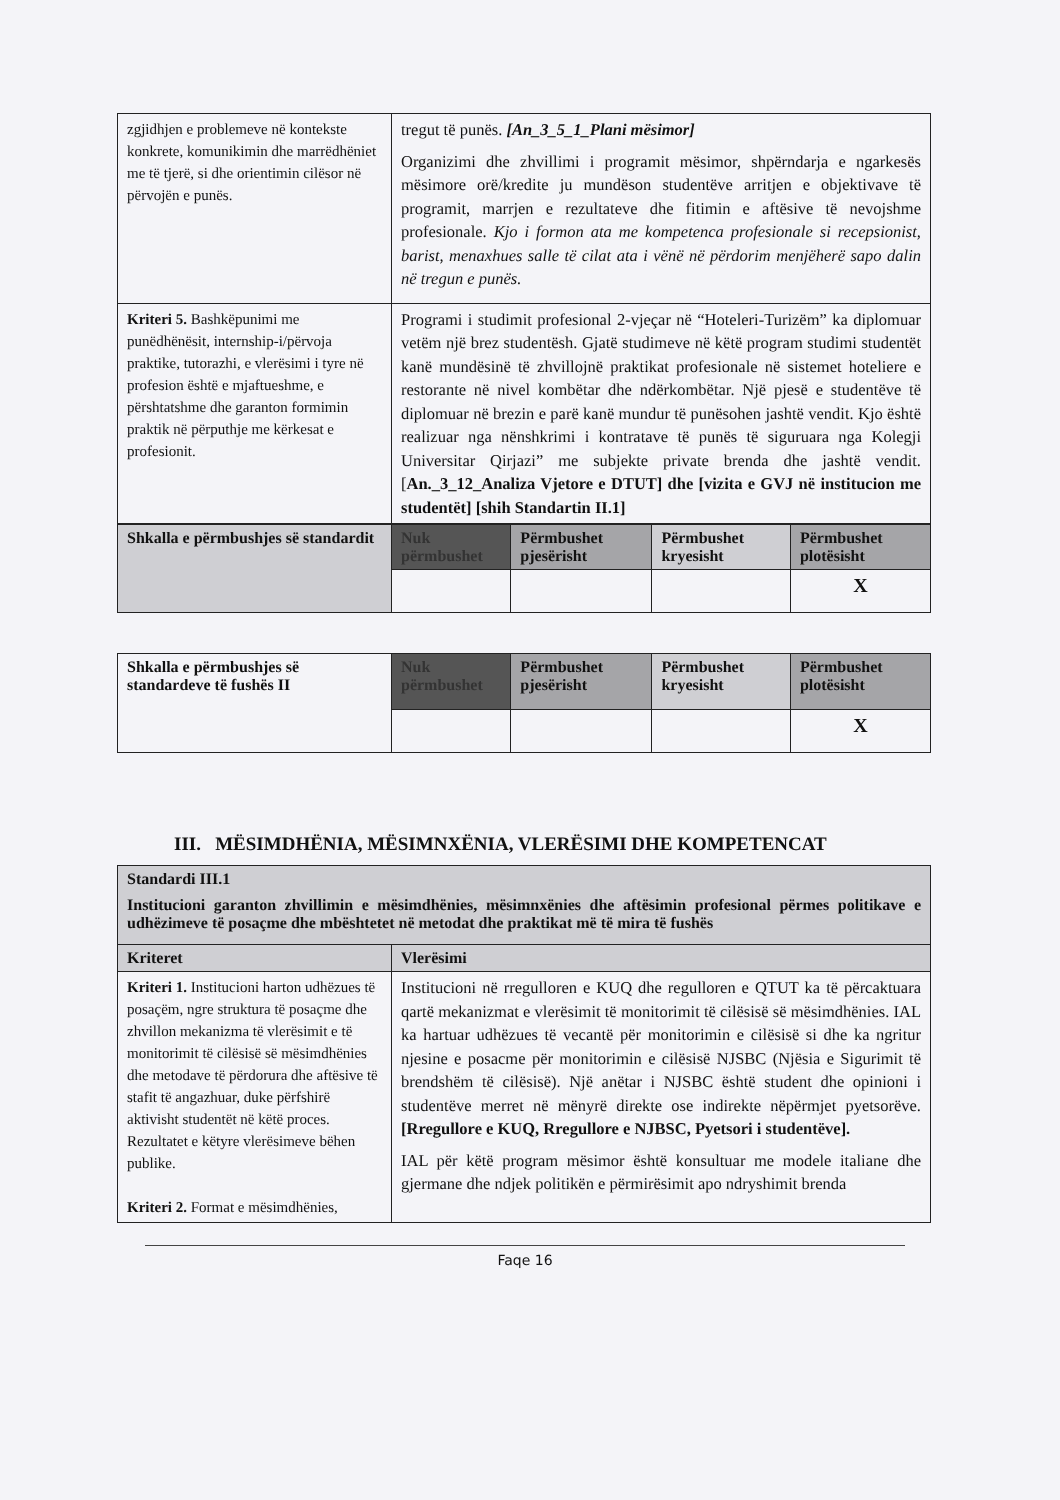| zgjidhjen e problemeve në kontekste konkrete, komunikimin dhe marrëdhëniet me të tjerë, si dhe orientimin cilësor në përvojën e punës. | tregut të punës. [An_3_5_1_Plani mësimor] Organizimi dhe zhvillimi i programit mësimor, shpërndarja e ngarkesës mësimore orë/kredite ju mundëson studentëve arritjen e objektivave të programit, marrjen e rezultateve dhe fitimin e aftësive të nevojshme profesionale. Kjo i formon ata me kompetenca profesionale si recepsionist, barist, menaxhues salle të cilat ata i vënë në përdorim menjëherë sapo dalin në tregun e punës. |
| Kriteri 5. Bashkëpunimi me punëdhënësit, internship-i/përvoja praktike, tutorazhi, e vlerësimi i tyre në profesion është e mjaftueshme, e përshtatshme dhe garanton formimin praktik në përputhje me kërkesat e profesionit. | Programi i studimit profesional 2-vjeçar në “Hoteleri-Turizëm” ka diplomuar vetëm një brez studentësh. Gjatë studimeve në këtë program studimi studentët kanë mundësinë të zhvillojnë praktikat profesionale në sistemet hoteliere e restorante në nivel kombëtar dhe ndërkombëtar. Një pjesë e studentëve të diplomuar në brezin e parë kanë mundur të punësohen jashtë vendit. Kjo është realizuar nga nënshkrimi i kontratave të punës të siguruara nga Kolegji Universitar Qirjazi” me subjekte private brenda dhe jashtë vendit. [ An._3_12_Analiza Vjetore e DTUT] dhe [vizita e GVJ në institucion me studentët] [shih Standartin II.1] |
| Shkalla e përmbushjes së standardit | Nuk përmbushet | Përmbushet pjesërisht | Përmbushet kryesisht | Përmbushet plotësisht |
| | | | | X |
| Shkalla e përmbushjes së standardeve të fushës II | Nuk përmbushet | Përmbushet pjesërisht | Përmbushet kryesisht | Përmbushet plotësisht |
| | | | | X |
III. MËSIMDHËNIA, MËSIMNXËNIA, VLERËSIMI DHE KOMPETENCAT
| Standardi III.1 Institucioni garanton zhvillimin e mësimdhënies, mësimnxënies dhe aftësimin profesional përmes politikave e udhëzimeve të posaçme dhe mbështetet në metodat dhe praktikat më të mira të fushës | |
| Kriteret | Vlerësimi |
| Kriteri 1. Institucioni harton udhëzues të posaçëm, ngre struktura të posaçme dhe zhvillon mekanizma të vlerësimit e të monitorimit të cilësisë së mësimdhënies dhe metodave të përdorura dhe aftësive të stafit të angazhuar, duke përfshirë aktivisht studentët në këtë proces. Rezultatet e këtyre vlerësimeve bëhen publike. Kriteri 2. Format e mësimdhënies, | Institucioni në rregulloren e KUQ dhe regulloren e QTUT ka të përcaktuara qartë mekanizmat e vlerësimit të monitorimit të cilësisë së mësimdhënies. IAL ka hartuar udhëzues të vecantë për monitorimin e cilësisë si dhe ka ngritur njesine e posacme për monitorimin e cilësisë NJSBC (Njësia e Sigurimit të brendshëm të cilësisë). Një anëtar i NJSBC është student dhe opinioni i studentëve merret në mënyrë direkte ose indirekte nëpërmjet pyetsorëve. [Rregullore e KUQ, Rregullore e NJBSC, Pyetsori i studentëve]. IAL për këtë program mësimor është konsultuar me modele italiane dhe gjermane dhe ndjek politikën e përmirësimit apo ndryshimit brenda |
Faqe 16